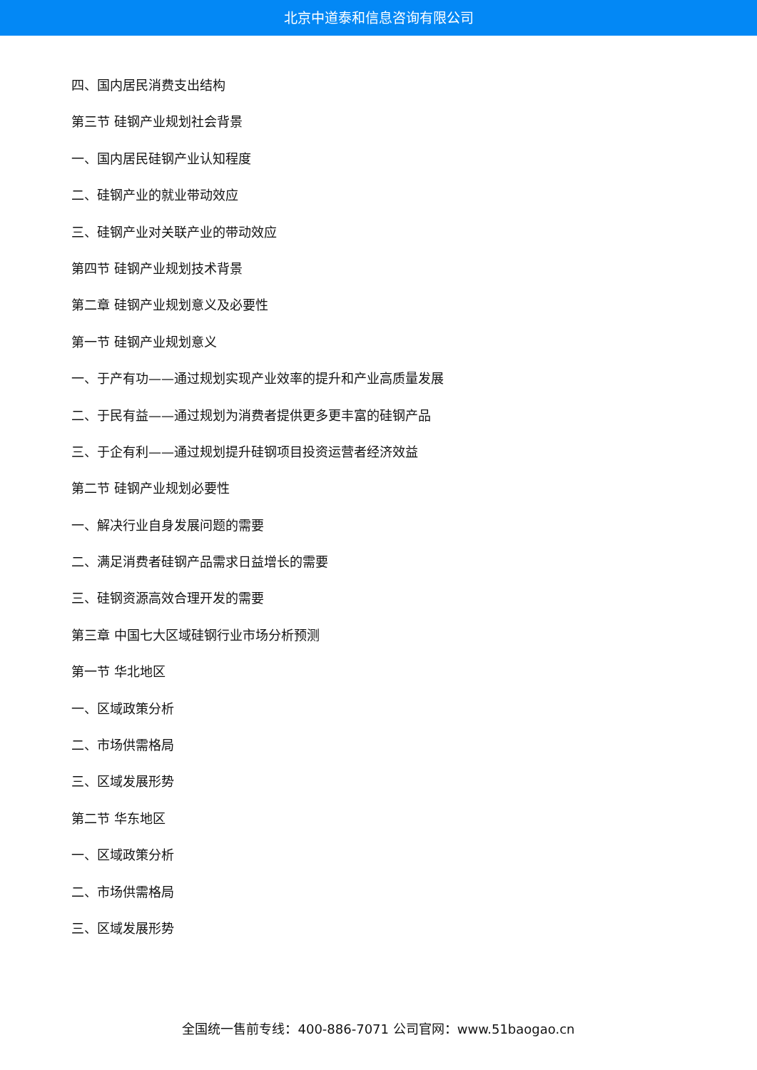北京中道泰和信息咨询有限公司
四、国内居民消费支出结构
第三节 硅钢产业规划社会背景
一、国内居民硅钢产业认知程度
二、硅钢产业的就业带动效应
三、硅钢产业对关联产业的带动效应
第四节 硅钢产业规划技术背景
第二章 硅钢产业规划意义及必要性
第一节 硅钢产业规划意义
一、于产有功——通过规划实现产业效率的提升和产业高质量发展
二、于民有益——通过规划为消费者提供更多更丰富的硅钢产品
三、于企有利——通过规划提升硅钢项目投资运营者经济效益
第二节 硅钢产业规划必要性
一、解决行业自身发展问题的需要
二、满足消费者硅钢产品需求日益增长的需要
三、硅钢资源高效合理开发的需要
第三章 中国七大区域硅钢行业市场分析预测
第一节 华北地区
一、区域政策分析
二、市场供需格局
三、区域发展形势
第二节 华东地区
一、区域政策分析
二、市场供需格局
三、区域发展形势
全国统一售前专线：400-886-7071 公司官网：www.51baogao.cn